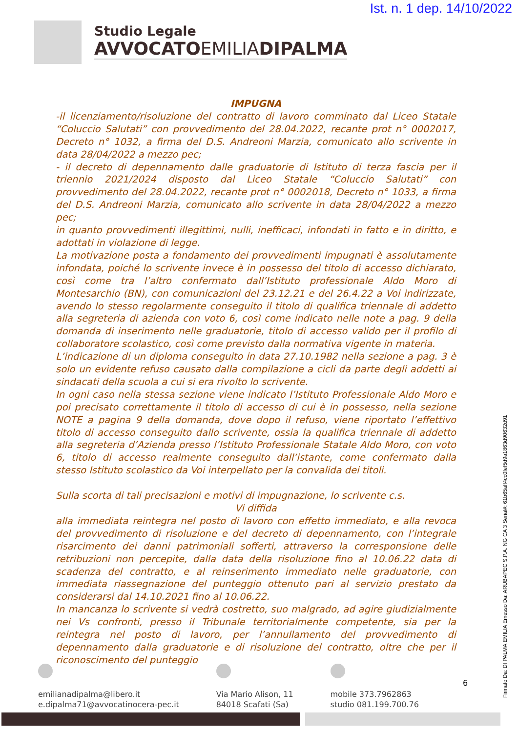Ist. n. 1 dep. 14/10/2022
Studio Legale
AVVOCATOEMILIADIPALMA
IMPUGNA
-il licenziamento/risoluzione del contratto di lavoro comminato dal Liceo Statale “Coluccio Salutati” con provvedimento del 28.04.2022, recante prot n° 0002017, Decreto n° 1032, a firma del D.S. Andreoni Marzia, comunicato allo scrivente in data 28/04/2022 a mezzo pec;
- il decreto di depennamento dalle graduatorie di Istituto di terza fascia per il triennio 2021/2024 disposto dal Liceo Statale “Coluccio Salutati” con provvedimento del 28.04.2022, recante prot n° 0002018, Decreto n° 1033, a firma del D.S. Andreoni Marzia, comunicato allo scrivente in data 28/04/2022 a mezzo pec;
in quanto provvedimenti illegittimi, nulli, inefficaci, infondati in fatto e in diritto, e adottati in violazione di legge.
La motivazione posta a fondamento dei provvedimenti impugnati è assolutamente infondata, poiché lo scrivente invece è in possesso del titolo di accesso dichiarato, così come tra l’altro confermato dall’Istituto professionale Aldo Moro di Montesarchio (BN), con comunicazioni del 23.12.21 e del 26.4.22 a Voi indirizzate, avendo lo stesso regolarmente conseguito il titolo di qualifica triennale di addetto alla segreteria di azienda con voto 6, così come indicato nelle note a pag. 9 della domanda di inserimento nelle graduatorie, titolo di accesso valido per il profilo di collaboratore scolastico, così come previsto dalla normativa vigente in materia.
L’indicazione di un diploma conseguito in data 27.10.1982 nella sezione a pag. 3 è solo un evidente refuso causato dalla compilazione a cicli da parte degli addetti ai sindacati della scuola a cui si era rivolto lo scrivente.
In ogni caso nella stessa sezione viene indicato l’Istituto Professionale Aldo Moro e poi precisato correttamente il titolo di accesso di cui è in possesso, nella sezione NOTE a pagina 9 della domanda, dove dopo il refuso, viene riportato l’effettivo titolo di accesso conseguito dallo scrivente, ossia la qualifica triennale di addetto alla segreteria d’Azienda presso l’Istituto Professionale Statale Aldo Moro, con voto 6, titolo di accesso realmente conseguito dall’istante, come confermato dalla stesso Istituto scolastico da Voi interpellato per la convalida dei titoli.
Sulla scorta di tali precisazioni e motivi di impugnazione, lo scrivente c.s.
Vi diffida
alla immediata reintegra nel posto di lavoro con effetto immediato, e alla revoca del provvedimento di risoluzione e del decreto di depennamento, con l’integrale risarcimento dei danni patrimoniali sofferti, attraverso la corresponsione delle retribuzioni non percepite, dalla data della risoluzione fino al 10.06.22 data di scadenza del contratto, e al reinserimento immediato nelle graduatorie, con immediata riassegnazione del punteggio ottenuto pari al servizio prestato da considerarsi dal 14.10.2021 fino al 10.06.22.
In mancanza lo scrivente si vedrà costretto, suo malgrado, ad agire giudizialmente nei Vs confronti, presso il Tribunale territorialmente competente, sia per la reintegra nel posto di lavoro, per l’annullamento del provvedimento di depennamento dalla graduatorie e di risoluzione del contratto, oltre che per il riconoscimento del punteggio
emilianadipalma@libero.it
e.dipalma71@avvocatinocera-pec.it
Via Mario Alison, 11
84018 Scafati (Sa)
mobile 373.7962863
studio 081.199.700.76
6
Firmato Da: DI PALMA EMILIA Emesso Da: ARUBAPEC S.P.A. NG CA 3 Serial#: 61b65aff4cc0fef5d9a1863d90632d91